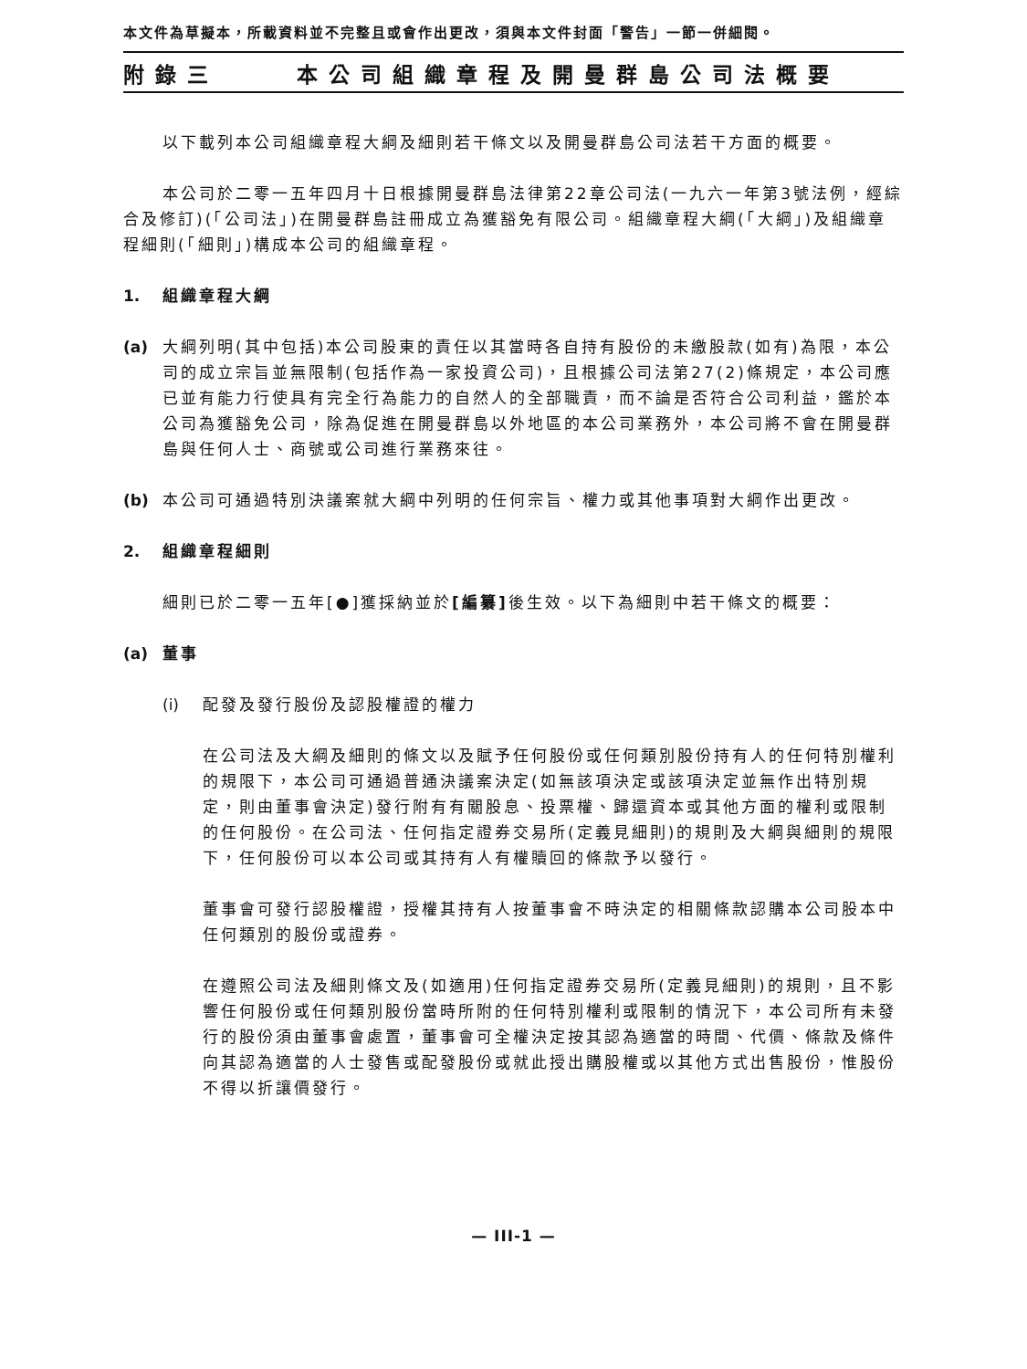本文件為草擬本，所載資料並不完整且或會作出更改，須與本文件封面「警告」一節一併細閱。
附錄三 本公司組織章程及開曼群島公司法概要
以下載列本公司組織章程大綱及細則若干條文以及開曼群島公司法若干方面的概要。
本公司於二零一五年四月十日根據開曼群島法律第22章公司法(一九六一年第3號法例，經綜合及修訂)(「公司法」)在開曼群島註冊成立為獲豁免有限公司。組織章程大綱(「大綱」)及組織章程細則(「細則」)構成本公司的組織章程。
1. 組織章程大綱
(a) 大綱列明(其中包括)本公司股東的責任以其當時各自持有股份的未繳股款(如有)為限，本公司的成立宗旨並無限制(包括作為一家投資公司)，且根據公司法第27(2)條規定，本公司應已並有能力行使具有完全行為能力的自然人的全部職責，而不論是否符合公司利益，鑑於本公司為獲豁免公司，除為促進在開曼群島以外地區的本公司業務外，本公司將不會在開曼群島與任何人士、商號或公司進行業務來往。
(b) 本公司可通過特別決議案就大綱中列明的任何宗旨、權力或其他事項對大綱作出更改。
2. 組織章程細則
細則已於二零一五年[●]獲採納並於[編纂] 後生效。以下為細則中若干條文的概要：
(a) 董事
(i) 配發及發行股份及認股權證的權力
在公司法及大綱及細則的條文以及賦予任何股份或任何類別股份持有人的任何特別權利的規限下，本公司可通過普通決議案決定(如無該項決定或該項決定並無作出特別規定，則由董事會決定)發行附有有關股息、投票權、歸還資本或其他方面的權利或限制的任何股份。在公司法、任何指定證券交易所(定義見細則)的規則及大綱與細則的規限下，任何股份可以本公司或其持有人有權贖回的條款予以發行。
董事會可發行認股權證，授權其持有人按董事會不時決定的相關條款認購本公司股本中任何類別的股份或證券。
在遵照公司法及細則條文及(如適用)任何指定證券交易所(定義見細則)的規則，且不影響任何股份或任何類別股份當時所附的任何特別權利或限制的情況下，本公司所有未發行的股份須由董事會處置，董事會可全權決定按其認為適當的時間、代價、條款及條件向其認為適當的人士發售或配發股份或就此授出購股權或以其他方式出售股份，惟股份不得以折讓價發行。
— III-1 —